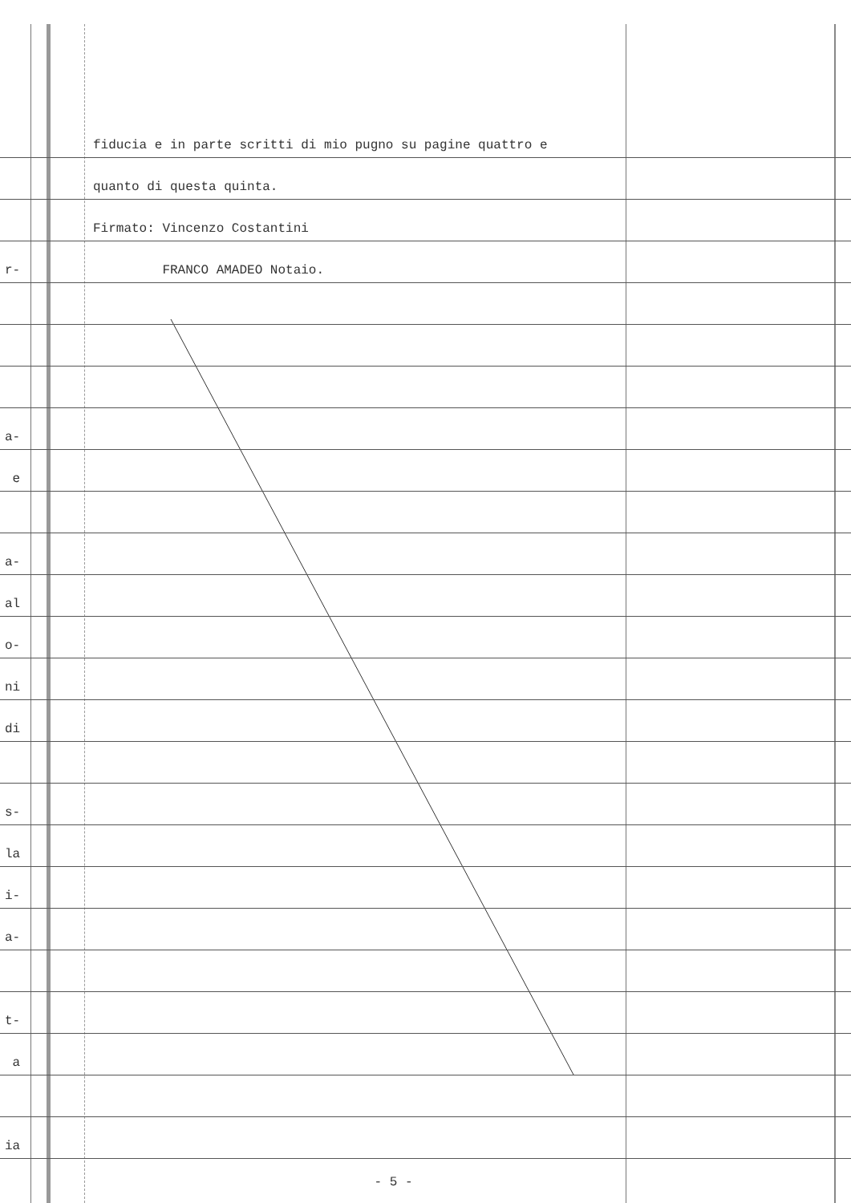fiducia e in parte scritti di mio pugno su pagine quattro e
quanto di questa quinta.
Firmato: Vincenzo Costantini
r- FRANCO AMADEO Notaio.
a-
e
a-
al
o-
ni
di
s-
la
i-
a-
t-
a
ia
- 5 -